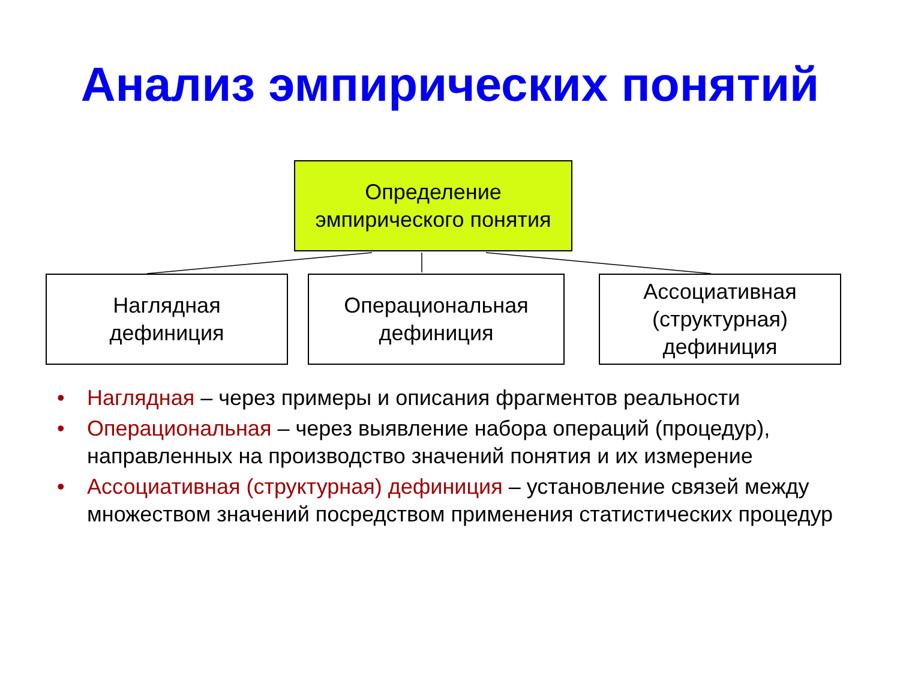Анализ эмпирических понятий
Определение
эмпирического понятия
Наглядная
дефиниция
Операциональная
дефиниция
Ассоциативная
(структурная)
дефиниция
• Наглядная – через примеры и описания фрагментов реальности
• Операциональная – через выявление набора операций (процедур), направленных на производство значений понятия и их измерение
• Ассоциативная (структурная) дефиниция – установление связей между множеством значений посредством применения статистических процедур